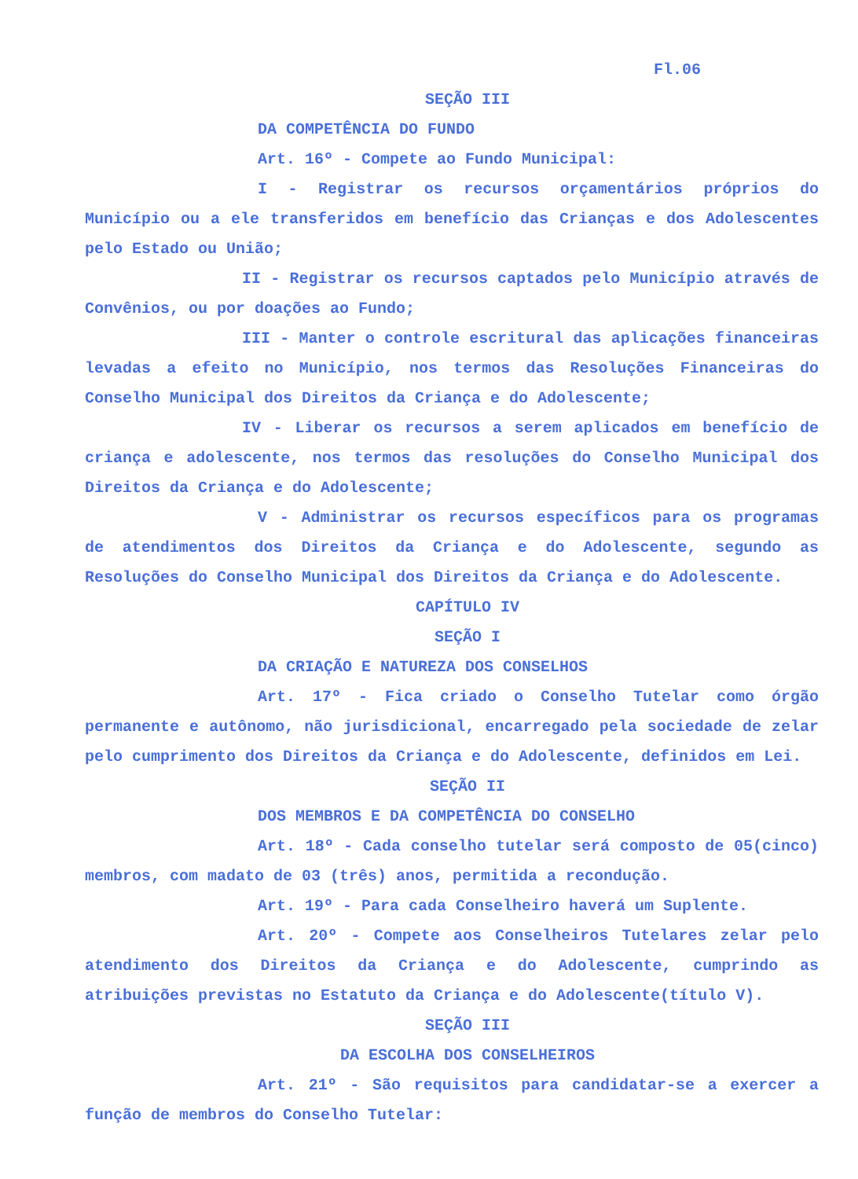Fl.06
SEÇÃO III
DA COMPETÊNCIA DO FUNDO
Art. 16º - Compete ao Fundo Municipal:
I - Registrar os recursos orçamentários próprios do Município ou a ele transferidos em benefício das Crianças e dos Adolescentes pelo Estado ou União;
II - Registrar os recursos captados pelo Município através de Convênios, ou por doações ao Fundo;
III - Manter o controle escritural das aplicações financeiras levadas a efeito no Município, nos termos das Resoluções Financeiras do Conselho Municipal dos Direitos da Criança e do Adolescente;
IV - Liberar os recursos a serem aplicados em benefício de criança e adolescente, nos termos das resoluções do Conselho Municipal dos Direitos da Criança e do Adolescente;
V - Administrar os recursos específicos para os programas de atendimentos dos Direitos da Criança e do Adolescente, segundo as Resoluções do Conselho Municipal dos Direitos da Criança e do Adolescente.
CAPÍTULO IV
SEÇÃO I
DA CRIAÇÃO E NATUREZA DOS CONSELHOS
Art. 17º - Fica criado o Conselho Tutelar como órgão permanente e autônomo, não jurisdicional, encarregado pela sociedade de zelar pelo cumprimento dos Direitos da Criança e do Adolescente, definidos em Lei.
SEÇÃO II
DOS MEMBROS E DA COMPETÊNCIA DO CONSELHO
Art. 18º - Cada conselho tutelar será composto de 05(cinco) membros, com madato de 03 (três) anos, permitida a recondução.
Art. 19º - Para cada Conselheiro haverá um Suplente.
Art. 20º - Compete aos Conselheiros Tutelares zelar pelo atendimento dos Direitos da Criança e do Adolescente, cumprindo as atribuições previstas no Estatuto da Criança e do Adolescente(título V).
SEÇÃO III
DA ESCOLHA DOS CONSELHEIROS
Art. 21º - São requisitos para candidatar-se a exercer a função de membros do Conselho Tutelar: